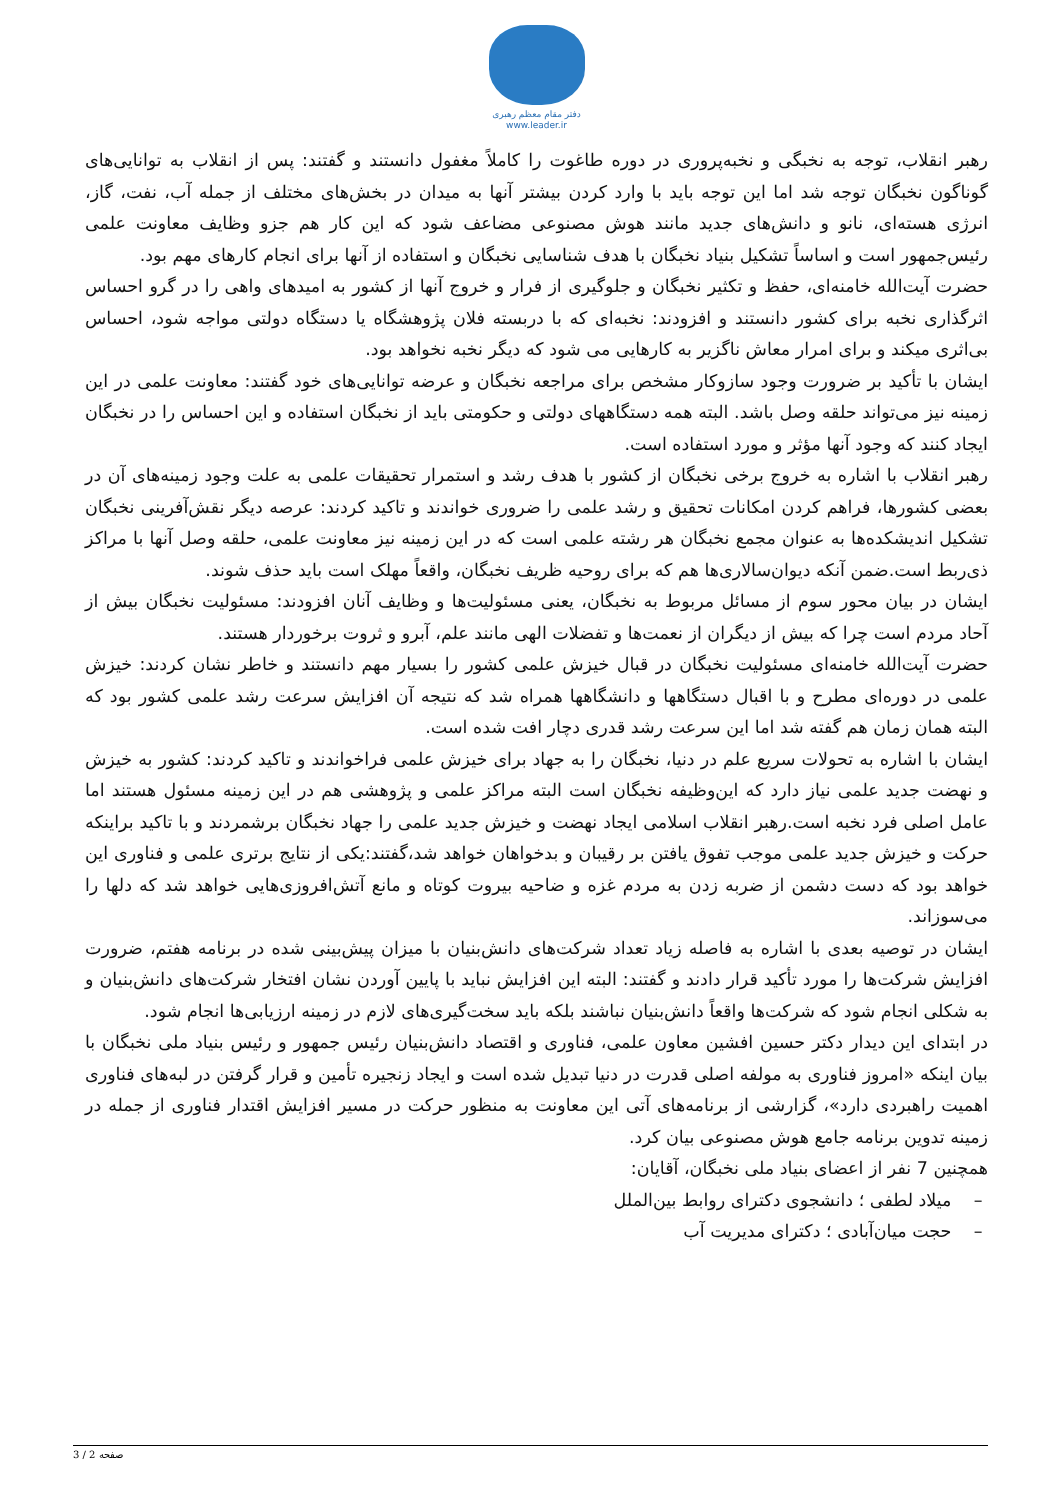دفتر مقام معظم رهبری
www.leader.ir
رهبر انقلاب، توجه به نخبگی و نخبه‌پروری در دوره طاغوت را کاملاً مغفول دانستند و گفتند: پس از انقلاب به توانایی‌های گوناگون نخبگان توجه شد اما این توجه باید با وارد کردن بیشتر آنها به میدان در بخش‌های مختلف از جمله آب، نفت، گاز، انرژی هسته‌ای، نانو و دانش‌های جدید مانند هوش مصنوعی مضاعف شود که این کار هم جزو وظایف معاونت علمی رئیس‌جمهور است و اساساً تشکیل بنیاد نخبگان با هدف شناسایی نخبگان و استفاده از آنها برای انجام کارهای مهم بود.
حضرت آیت‌الله خامنه‌ای، حفظ و تکثیر نخبگان و جلوگیری از فرار و خروج آنها از کشور به امیدهای واهی را در گرو احساس اثرگذاری نخبه برای کشور دانستند و افزودند: نخبه‌ای که با دربسته فلان پژوهشگاه یا دستگاه دولتی مواجه شود، احساس بی‌اثری میکند و برای امرار معاش ناگزیر به کارهایی می شود که دیگر نخبه نخواهد بود.
ایشان با تأکید بر ضرورت وجود سازوکار مشخص برای مراجعه نخبگان و عرضه توانایی‌های خود گفتند: معاونت علمی در این زمینه نیز می‌تواند حلقه وصل باشد. البته همه دستگاههای دولتی و حکومتی باید از نخبگان استفاده و این احساس را در نخبگان ایجاد کنند که وجود آنها مؤثر و مورد استفاده است.
رهبر انقلاب با اشاره به خروج برخی نخبگان از کشور با هدف رشد و استمرار تحقیقات علمی به علت وجود زمینه‌های آن در بعضی کشورها، فراهم کردن امکانات تحقیق و رشد علمی را ضروری خواندند و تاکید کردند: عرصه دیگر نقش‌آفرینی نخبگان تشکیل اندیشکده‌ها به عنوان مجمع نخبگان هر رشته علمی است که در این زمینه نیز معاونت علمی، حلقه وصل آنها با مراکز ذی‌ربط است.ضمن آنکه دیوان‌سالاری‌ها هم که برای روحیه ظریف نخبگان، واقعاً مهلک است باید حذف شوند.
ایشان در بیان محور سوم از مسائل مربوط به نخبگان، یعنی مسئولیت‌ها و وظایف آنان افزودند: مسئولیت نخبگان بیش از آحاد مردم است چرا که بیش از دیگران از نعمت‌ها و تفضلات الهی مانند علم، آبرو و ثروت برخوردار هستند.
حضرت آیت‌الله خامنه‌ای مسئولیت نخبگان در قبال خیزش علمی کشور را بسیار مهم دانستند و خاطر نشان کردند: خیزش علمی در دوره‌ای مطرح و با اقبال دستگاهها و دانشگاهها همراه شد که نتیجه آن افزایش سرعت رشد علمی کشور بود که البته همان زمان هم گفته شد اما این سرعت رشد قدری دچار افت شده است.
ایشان با اشاره به تحولات سریع علم در دنیا، نخبگان را به جهاد برای خیزش علمی فراخواندند و تاکید کردند: کشور به خیزش و نهضت جدید علمی نیاز دارد که این‌وظیفه نخبگان است البته مراکز علمی و پژوهشی هم در این زمینه مسئول هستند اما عامل اصلی فرد نخبه است.رهبر انقلاب اسلامی ایجاد نهضت و خیزش جدید علمی را جهاد نخبگان برشمردند و با تاکید براینکه حرکت و خیزش جدید علمی موجب تفوق یافتن بر رقیبان و بدخواهان خواهد شد،گفتند:یکی از نتایج برتری علمی و فناوری این خواهد بود که دست دشمن از ضربه زدن به مردم غزه و ضاحیه بیروت کوتاه و مانع آتش‌افروزی‌هایی خواهد شد که دلها را می‌سوزاند.
ایشان در توصیه بعدی با اشاره به فاصله زیاد تعداد شرکت‌های دانش‌بنیان با میزان پیش‌بینی شده در برنامه هفتم، ضرورت افزایش شرکت‌ها را مورد تأکید قرار دادند و گفتند: البته این افزایش نباید با پایین آوردن نشان افتخار شرکت‌های دانش‌بنیان و به شکلی انجام شود که شرکت‌ها واقعاً دانش‌بنیان نباشند بلکه باید سخت‌گیری‌های لازم در زمینه ارزیابی‌ها انجام شود.
در ابتدای این دیدار دکتر حسین افشین معاون علمی، فناوری و اقتصاد دانش‌بنیان رئیس جمهور و رئیس بنیاد ملی نخبگان با بیان اینکه «امروز فناوری به مولفه اصلی قدرت در دنیا تبدیل شده است و ایجاد زنجیره تأمین و قرار گرفتن در لبه‌های فناوری اهمیت راهبردی دارد»، گزارشی از برنامه‌های آتی این معاونت به منظور حرکت در مسیر افزایش اقتدار فناوری از جمله در زمینه تدوین برنامه جامع هوش مصنوعی بیان کرد.
همچنین 7 نفر از اعضای بنیاد ملی نخبگان، آقایان:
– میلاد لطفی ؛ دانشجوی دکترای روابط بین‌الملل
– حجت میان‌آبادی ؛ دکترای مدیریت آب
صفحه 2 / 3